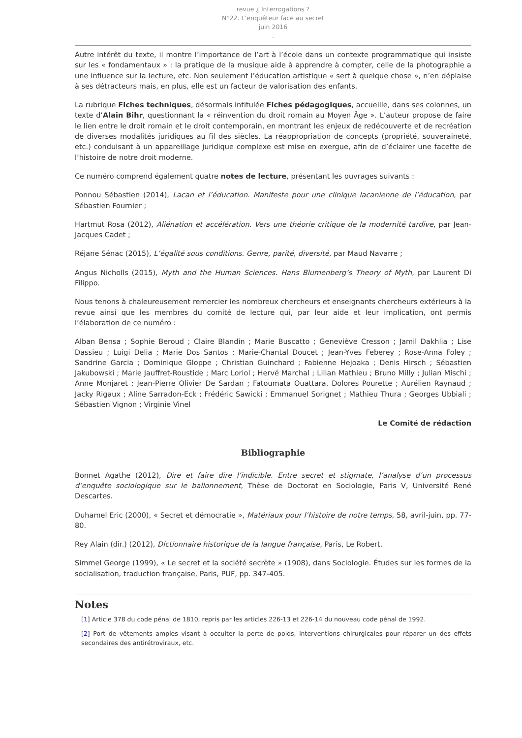revue ¿ Interrogations ?
N°22. L’enquêteur face au secret
juin 2016
.
Autre intérêt du texte, il montre l’importance de l’art à l’école dans un contexte programmatique qui insiste sur les « fondamentaux » : la pratique de la musique aide à apprendre à compter, celle de la photographie a une influence sur la lecture, etc. Non seulement l’éducation artistique « sert à quelque chose », n’en déplaise à ses détracteurs mais, en plus, elle est un facteur de valorisation des enfants.
La rubrique Fiches techniques, désormais intitulée Fiches pédagogiques, accueille, dans ses colonnes, un texte d’Alain Bihr, questionnant la « réinvention du droit romain au Moyen Âge ». L’auteur propose de faire le lien entre le droit romain et le droit contemporain, en montrant les enjeux de redécouverte et de recréation de diverses modalités juridiques au fil des siècles. La réappropriation de concepts (propriété, souveraineté, etc.) conduisant à un appareillage juridique complexe est mise en exergue, afin de d’éclairer une facette de l’histoire de notre droit moderne.
Ce numéro comprend également quatre notes de lecture, présentant les ouvrages suivants :
Ponnou Sébastien (2014), Lacan et l’éducation. Manifeste pour une clinique lacanienne de l’éducation, par Sébastien Fournier ;
Hartmut Rosa (2012), Aliénation et accélération. Vers une théorie critique de la modernité tardive, par Jean-Jacques Cadet ;
Réjane Sénac (2015), L’égalité sous conditions. Genre, parité, diversité, par Maud Navarre ;
Angus Nicholls (2015), Myth and the Human Sciences. Hans Blumenberg’s Theory of Myth, par Laurent Di Filippo.
Nous tenons à chaleureusement remercier les nombreux chercheurs et enseignants chercheurs extérieurs à la revue ainsi que les membres du comité de lecture qui, par leur aide et leur implication, ont permis l’élaboration de ce numéro :
Alban Bensa ; Sophie Beroud ; Claire Blandin ; Marie Buscatto ; Geneviève Cresson ; Jamil Dakhlia ; Lise Dassieu ; Luigi Delia ; Marie Dos Santos ; Marie-Chantal Doucet ; Jean-Yves Feberey ; Rose-Anna Foley ; Sandrine Garcia ; Dominique Gloppe ; Christian Guinchard ; Fabienne Hejoaka ; Denis Hirsch ; Sébastien Jakubowski ; Marie Jauffret-Roustide ; Marc Loriol ; Hervé Marchal ; Lilian Mathieu ; Bruno Milly ; Julian Mischi ; Anne Monjaret ; Jean-Pierre Olivier De Sardan ; Fatoumata Ouattara, Dolores Pourette ; Aurélien Raynaud ; Jacky Rigaux ; Aline Sarradon-Eck ; Frédéric Sawicki ; Emmanuel Sorignet ; Mathieu Thura ; Georges Ubbiali ; Sébastien Vignon ; Virginie Vinel
Le Comité de rédaction
Bibliographie
Bonnet Agathe (2012), Dire et faire dire l’indicible. Entre secret et stigmate, l’analyse d’un processus d’enquête sociologique sur le ballonnement, Thèse de Doctorat en Sociologie, Paris V, Université René Descartes.
Duhamel Eric (2000), « Secret et démocratie », Matériaux pour l’histoire de notre temps, 58, avril-juin, pp. 77-80.
Rey Alain (dir.) (2012), Dictionnaire historique de la langue française, Paris, Le Robert.
Simmel George (1999), « Le secret et la société secrète » (1908), dans Sociologie. Études sur les formes de la socialisation, traduction française, Paris, PUF, pp. 347-405.
Notes
[1] Article 378 du code pénal de 1810, repris par les articles 226-13 et 226-14 du nouveau code pénal de 1992.
[2] Port de vêtements amples visant à occulter la perte de poids, interventions chirurgicales pour réparer un des effets secondaires des antirétroviraux, etc.